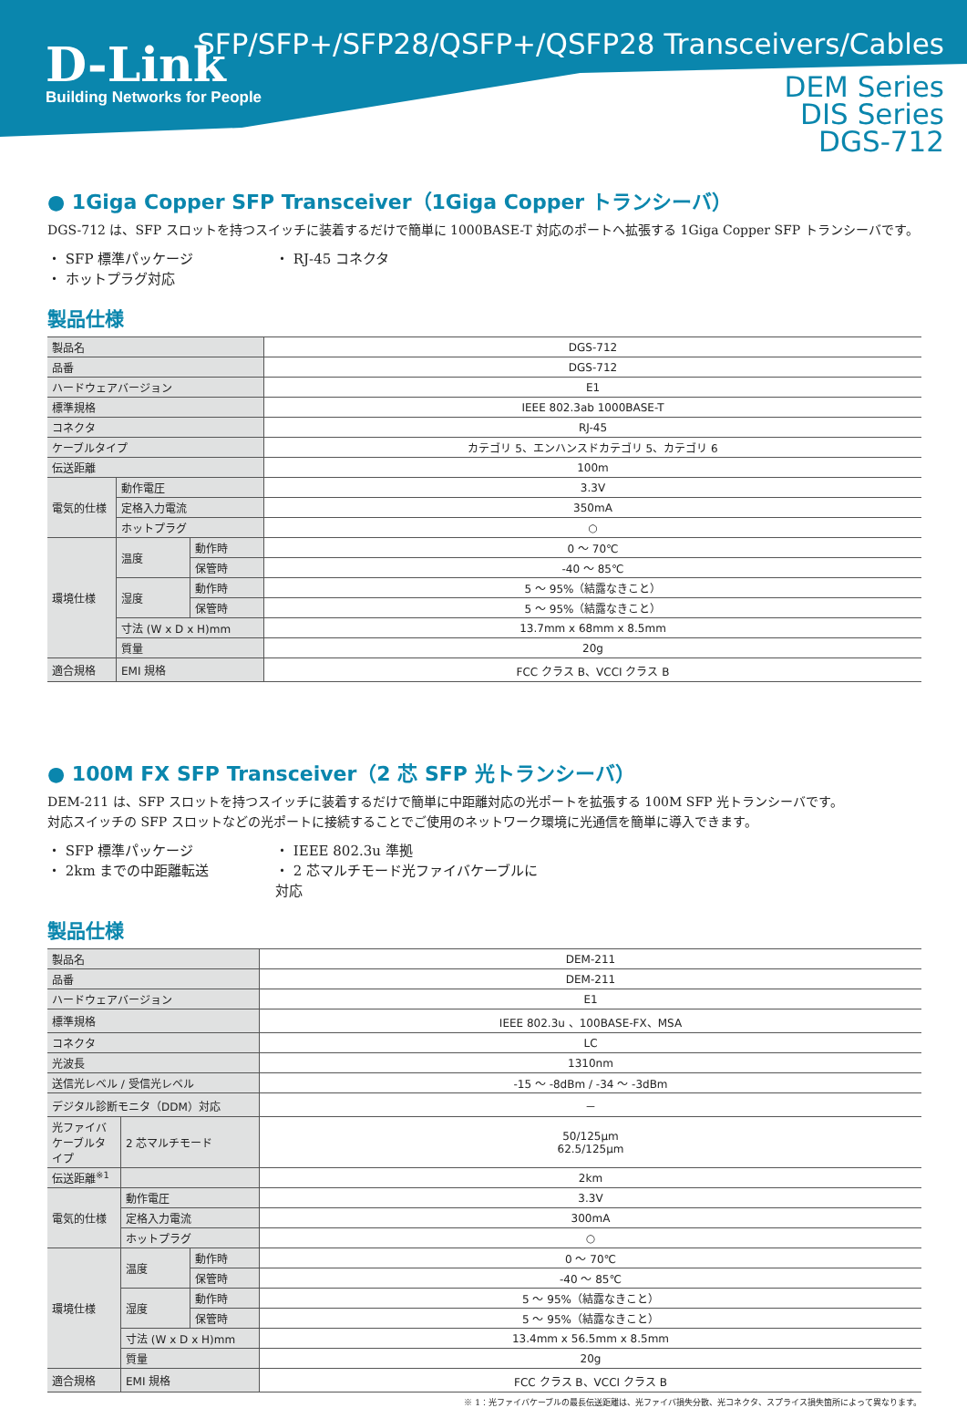D-Link
Building Networks for People
SFP/SFP+/SFP28/QSFP+/QSFP28 Transceivers/Cables
DEM Series
DIS Series
DGS-712
● 1Giga Copper SFP Transceiver（1Giga Copper トランシーバ）
DGS-712 は、SFP スロットを持つスイッチに装着するだけで簡単に 1000BASE-T 対応のポートへ拡張する 1Giga Copper SFP トランシーバです。
・ SFP 標準パッケージ ・ RJ-45 コネクタ ・ ホットプラグ対応
製品仕様
| 製品名 | | | DGS-712 |
| 品番 | | | DGS-712 |
| ハードウェアバージョン | | | E1 |
| 標準規格 | | | IEEE 802.3ab 1000BASE-T |
| コネクタ | | | RJ-45 |
| ケーブルタイプ | | | カテゴリ 5、エンハンスドカテゴリ 5、カテゴリ 6 |
| 伝送距離 | | | 100m |
| 電気的仕様 | 動作電圧 | | 3.3V |
| | 定格入力電流 | | 350mA |
| | ホットプラグ | | ○ |
| 環境仕様 | 温度 | 動作時 | 0 ～ 70℃ |
| | | 保管時 | -40 ～ 85℃ |
| | 湿度 | 動作時 | 5 ～ 95%（結露なきこと） |
| | | 保管時 | 5 ～ 95%（結露なきこと） |
| | 寸法 (W x D x H)mm | | 13.7mm x 68mm x 8.5mm |
| | 質量 | | 20g |
| 適合規格 | EMI 規格 | | FCC クラス B、VCCI クラス B |
● 100M FX SFP Transceiver（2 芯 SFP 光トランシーバ）
DEM-211 は、SFP スロットを持つスイッチに装着するだけで簡単に中距離対応の光ポートを拡張する 100M SFP 光トランシーバです。
対応スイッチの SFP スロットなどの光ポートに接続することでご使用のネットワーク環境に光通信を簡単に導入できます。
・ SFP 標準パッケージ ・ IEEE 802.3u 準拠 ・ 2km までの中距離転送 ・ 2 芯マルチモード光ファイバケーブルに対応
製品仕様
| 製品名 | | | DEM-211 |
| 品番 | | | DEM-211 |
| ハードウェアバージョン | | | E1 |
| 標準規格 | | | IEEE 802.3u 、100BASE-FX、MSA |
| コネクタ | | | LC |
| 光波長 | | | 1310nm |
| 送信光レベル / 受信光レベル | | | -15 ～ -8dBm / -34 ～ -3dBm |
| デジタル診断モニタ（DDM）対応 | | | － |
| 光ファイバ ケーブルタイプ | 2 芯マルチモード | | 50/125μm 62.5/125μm |
| 伝送距離<sup>※1</sup> | | | 2km |
| 電気的仕様 | 動作電圧 | | 3.3V |
| | 定格入力電流 | | 300mA |
| | ホットプラグ | | ○ |
| 環境仕様 | 温度 | 動作時 | 0 ～ 70℃ |
| | | 保管時 | -40 ～ 85℃ |
| | 湿度 | 動作時 | 5 ～ 95%（結露なきこと） |
| | | 保管時 | 5 ～ 95%（結露なきこと） |
| | 寸法 (W x D x H)mm | | 13.4mm x 56.5mm x 8.5mm |
| | 質量 | | 20g |
| 適合規格 | EMI 規格 | | FCC クラス B、VCCI クラス B |
※ 1：光ファイバケーブルの最長伝送距離は、光ファイバ損失分散、光コネクタ、スプライス損失箇所によって異なります。